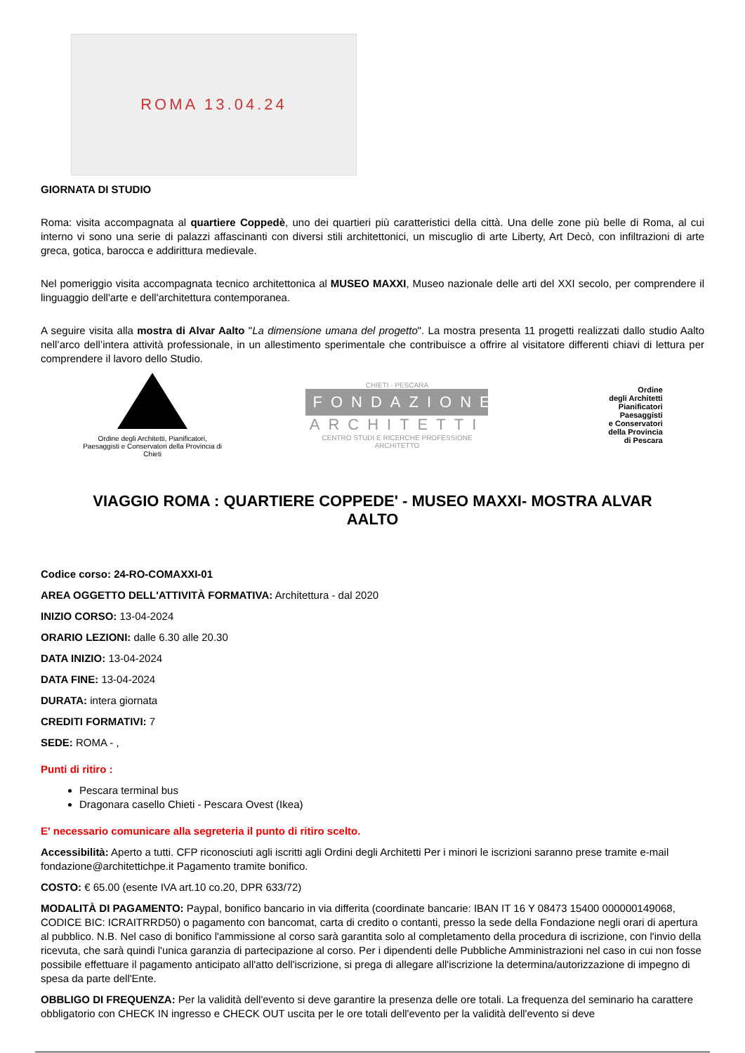ROMA 13.04.24
GIORNATA DI STUDIO
Roma: visita accompagnata al quartiere Coppedè, uno dei quartieri più caratteristici della città. Una delle zone più belle di Roma, al cui interno vi sono una serie di palazzi affascinanti con diversi stili architettonici, un miscuglio di arte Liberty, Art Decò, con infiltrazioni di arte greca, gotica, barocca e addirittura medievale.
Nel pomeriggio visita accompagnata tecnico architettonica al MUSEO MAXXI, Museo nazionale delle arti del XXI secolo, per comprendere il linguaggio dell'arte e dell'architettura contemporanea.
A seguire visita alla mostra di Alvar Aalto "La dimensione umana del progetto". La mostra presenta 11 progetti realizzati dallo studio Aalto nell’arco dell’intera attività professionale, in un allestimento sperimentale che contribuisce a offrire al visitatore differenti chiavi di lettura per comprendere il lavoro dello Studio.
Ordine degli Architetti, Pianificatori, Paesaggisti e Conservatori della Provincia di Chieti
CHIETI - PESCARA
FONDAZIONE
ARCHITETTI
CENTRO STUDI E RICERCHE PROFESSIONE ARCHITETTO
Ordine
degli Architetti
Pianificatori
Paesaggisti
e Conservatori
della Provincia
di Pescara
VIAGGIO ROMA : QUARTIERE COPPEDE' - MUSEO MAXXI- MOSTRA ALVAR AALTO
Codice corso: 24-RO-COMAXXI-01
AREA OGGETTO DELL'ATTIVITÀ FORMATIVA: Architettura - dal 2020
INIZIO CORSO: 13-04-2024
ORARIO LEZIONI: dalle 6.30 alle 20.30
DATA INIZIO: 13-04-2024
DATA FINE: 13-04-2024
DURATA: intera giornata
CREDITI FORMATIVI: 7
SEDE: ROMA - ,
Punti di ritiro :
Pescara terminal bus
Dragonara casello Chieti - Pescara Ovest (Ikea)
E' necessario comunicare alla segreteria il punto di ritiro scelto.
Accessibilità: Aperto a tutti. CFP riconosciuti agli iscritti agli Ordini degli Architetti Per i minori le iscrizioni saranno prese tramite e-mail fondazione@architettichpe.it Pagamento tramite bonifico.
COSTO: € 65.00 (esente IVA art.10 co.20, DPR 633/72)
MODALITÀ DI PAGAMENTO: Paypal, bonifico bancario in via differita (coordinate bancarie: IBAN IT 16 Y 08473 15400 000000149068, CODICE BIC: ICRAITRRD50) o pagamento con bancomat, carta di credito o contanti, presso la sede della Fondazione negli orari di apertura al pubblico. N.B. Nel caso di bonifico l'ammissione al corso sarà garantita solo al completamento della procedura di iscrizione, con l'invio della ricevuta, che sarà quindi l'unica garanzia di partecipazione al corso. Per i dipendenti delle Pubbliche Amministrazioni nel caso in cui non fosse possibile effettuare il pagamento anticipato all'atto dell'iscrizione, si prega di allegare all'iscrizione la determina/autorizzazione di impegno di spesa da parte dell'Ente.
OBBLIGO DI FREQUENZA: Per la validità dell'evento si deve garantire la presenza delle ore totali. La frequenza del seminario ha carattere obbligatorio con CHECK IN ingresso e CHECK OUT uscita per le ore totali dell'evento per la validità dell'evento si deve